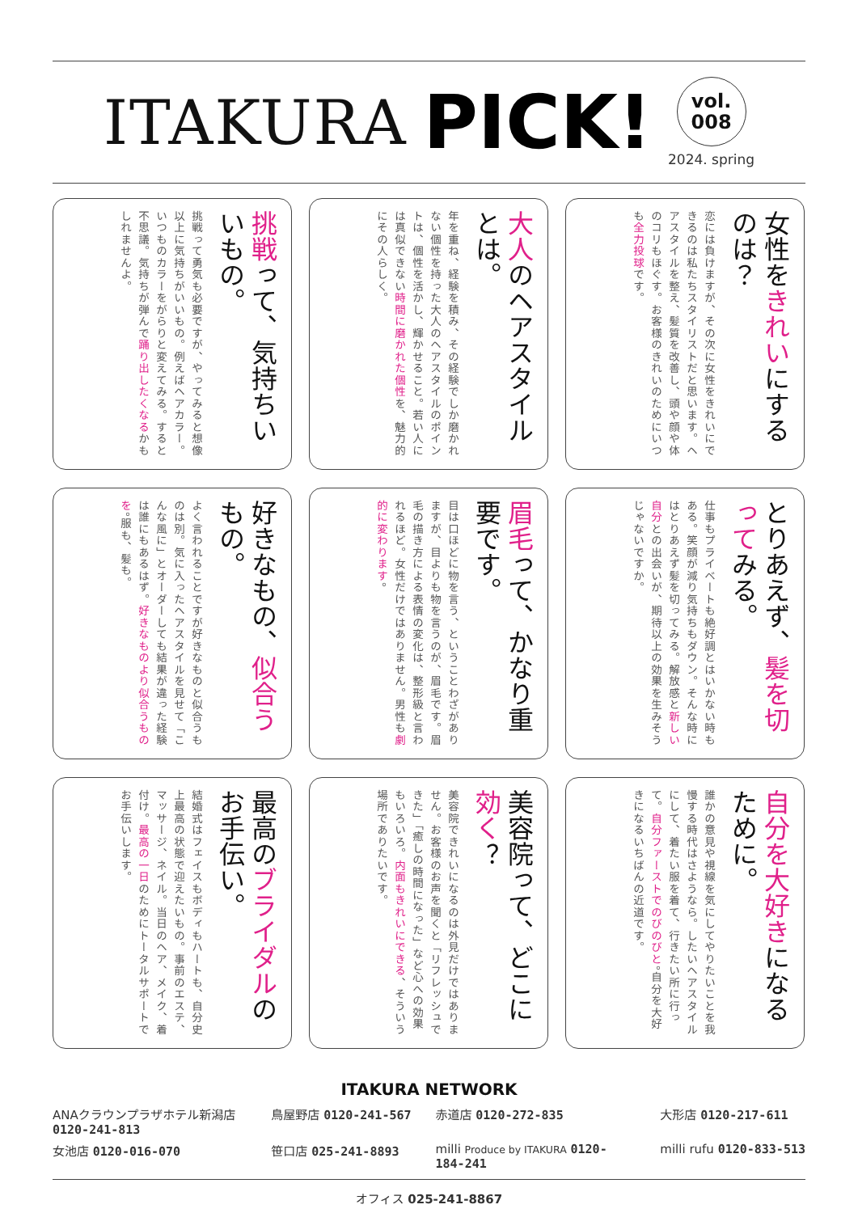ITAKURA PICK!
vol.
008
2024. spring
女性をきれいにするのは？
恋には負けますが、その次に女性をきれいにできるのは私たちスタイリストだと思います。ヘアスタイルを整え、髪質を改善し、頭や顔や体のコリもほぐす。お客様のきれいのためにいつも全力投球です。
大人のヘアスタイルとは。
年を重ね、経験を積み、その経験でしか磨かれない個性を持った大人のヘアスタイルのポイントは、個性を活かし、輝かせること。若い人には真似できない時間に磨かれた個性を、魅力的にその人らしく。
挑戦って、気持ちいいもの。
挑戦って勇気も必要ですが、やってみると想像以上に気持ちがいいもの。例えばヘアカラー。いつものカラーをがらりと変えてみる。すると不思議。気持ちが弾んで踊り出したくなるかもしれませんよ。
とりあえず、髪を切ってみる。
仕事もプライベートも絶好調とはいかない時もある。笑顔が減り気持ちもダウン。そんな時にはとりあえず髪を切ってみる。解放感と新しい自分との出会いが、期待以上の効果を生みそうじゃないですか。
眉毛って、かなり重要です。
目は口ほどに物を言う、ということわざがありますが、目よりも物を言うのが、眉毛です。眉毛の描き方による表情の変化は、整形級と言われるほど。女性だけではありません。男性も劇的に変わります。
好きなもの、似合うもの。
よく言われることですが好きなものと似合うものは別。気に入ったヘアスタイルを見せて「こんな風に」とオーダーしても結果が違った経験は誰にもあるはず。好きなものより似合うものを。服も、髪も。
自分を大好きになるために。
誰かの意見や視線を気にしてやりたいことを我慢する時代はさようなら。したいヘアスタイルにして、着たい服を着て、行きたい所に行って。自分ファーストでのびのびと。自分を大好きになるいちばんの近道です。
美容院って、どこに効く？
美容院できれいになるのは外見だけではありません。お客様のお声を聞くと「リフレッシュできた」「癒しの時間になった」など心への効果もいろいろ。内面もきれいにできる、そういう場所でありたいです。
最高のブライダルのお手伝い。
結婚式はフェイスもボディもハートも、自分史上最高の状態で迎えたいもの。事前のエステ、マッサージ、ネイル。当日のヘア、メイク、着付け。最高の一日のためにトータルサポートでお手伝いします。
ITAKURA NETWORK
ANAクラウンプラザホテル新潟店 0120-241-813 鳥屋野店 0120-241-567 赤道店 0120-272-835 大形店 0120-217-611 女池店 0120-016-070 笹口店 025-241-8893 milli Produce by ITAKURA 0120-184-241 milli rufu 0120-833-513
オフィス 025-241-8867